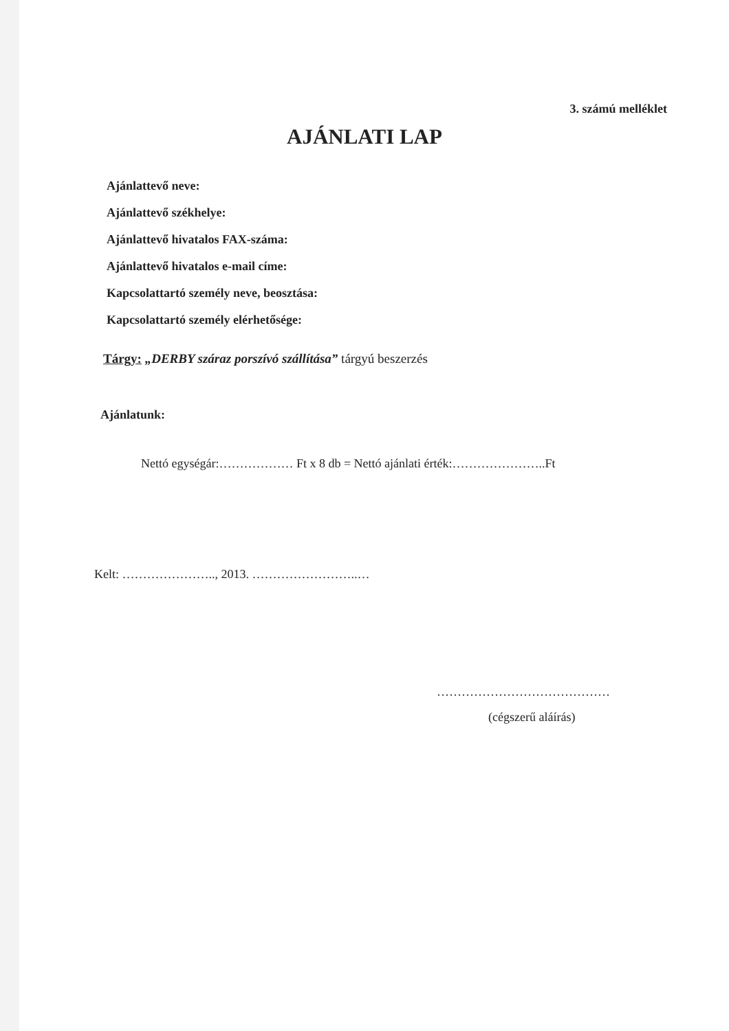3. számú melléklet
AJÁNLATI LAP
Ajánlattevő neve:
Ajánlattevő székhelye:
Ajánlattevő hivatalos FAX-száma:
Ajánlattevő hivatalos e-mail címe:
Kapcsolattartó személy neve, beosztása:
Kapcsolattartó személy elérhetősége:
Tárgy: „DERBY száraz porszívó szállítása” tárgyú beszerzés
Ajánlatunk:
Nettó egységár:……………… Ft x 8 db = Nettó ajánlati érték:…………………..Ft
Kelt: ………………….., 2013. ……………………..…
……………………………………
(cégszerű aláírás)